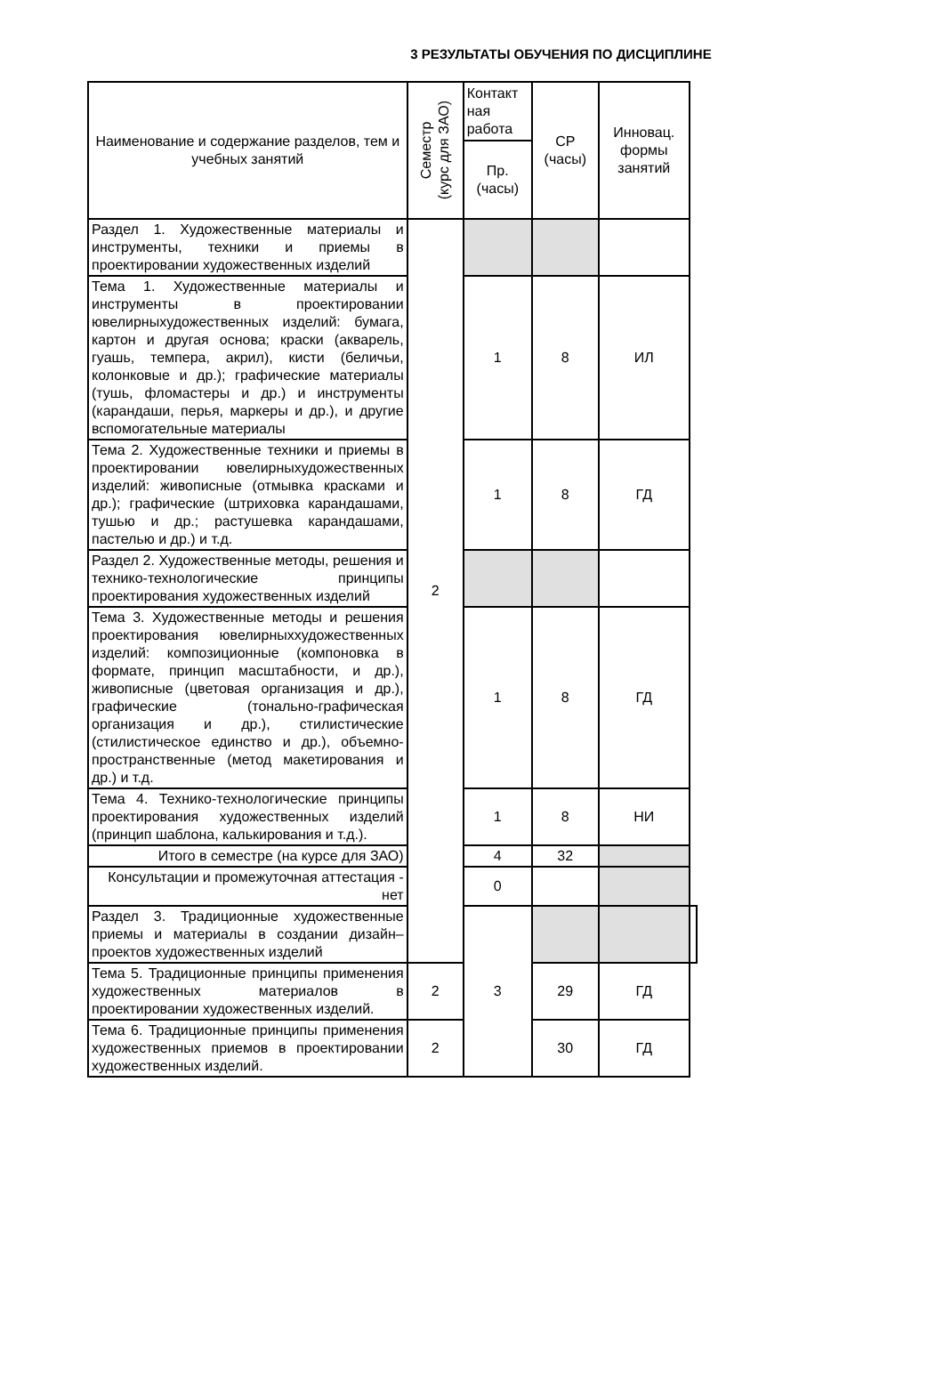3 РЕЗУЛЬТАТЫ ОБУЧЕНИЯ ПО ДИСЦИПЛИНЕ
| Наименование и содержание разделов, тем и учебных занятий | Семестр (курс для ЗАО) | Контакт ная работа | СР (часы) | Инновац. формы занятий | |
| --- | --- | --- | --- | --- | --- |
| | | Пр. (часы) | | | |
| Раздел 1. Художественные материалы и инструменты, техники и приемы в проектировании художественных изделий | 2 | | | | |
| Тема 1. Художественные материалы и инструменты в проектировании ювелирныхудожественных изделий: бумага, картон и другая основа; краски (акварель, гуашь, темпера, акрил), кисти (беличьи, колонковые и др.); графические материалы (тушь, фломастеры и др.) и инструменты (карандаши, перья, маркеры и др.), и другие вспомогательные материалы | | 1 | 8 | ИЛ | |
| Тема 2. Художественные техники и приемы в проектировании ювелирныхудожественных изделий: живописные (отмывка красками и др.); графические (штриховка карандашами, тушью и др.; растушевка карандашами, пастелью и др.) и т.д. | | 1 | 8 | ГД | |
| Раздел 2. Художественные методы, решения и технико-технологические принципы проектирования художественных изделий | | | | | |
| Тема 3. Художественные методы и решения проектирования ювелирныххудожественных изделий: композиционные (компоновка в формате, принцип масштабности, и др.), живописные (цветовая организация и др.), графические (тонально-графическая организация и др.), стилистические (стилистическое единство и др.), объемно-пространственные (метод макетирования и др.) и т.д. | | 1 | 8 | ГД | |
| Тема 4. Технико-технологические принципы проектирования художественных изделий (принцип шаблона, калькирования и т.д.). | | 1 | 8 | НИ | |
| Итого в семестре (на курсе для ЗАО) | | 4 | 32 | | |
| Консультации и промежуточная аттестация - нет | | 0 | | | |
| Раздел 3. Традиционные художественные приемы и материалы в создании дизайн–проектов художественных изделий | | 3 | | | |
| Тема 5. Традиционные принципы применения художественных материалов в проектировании художественных изделий. | 2 | | 29 | ГД | |
| Тема 6. Традиционные принципы применения художественных приемов в проектировании художественных изделий. | 2 | | 30 | ГД | |